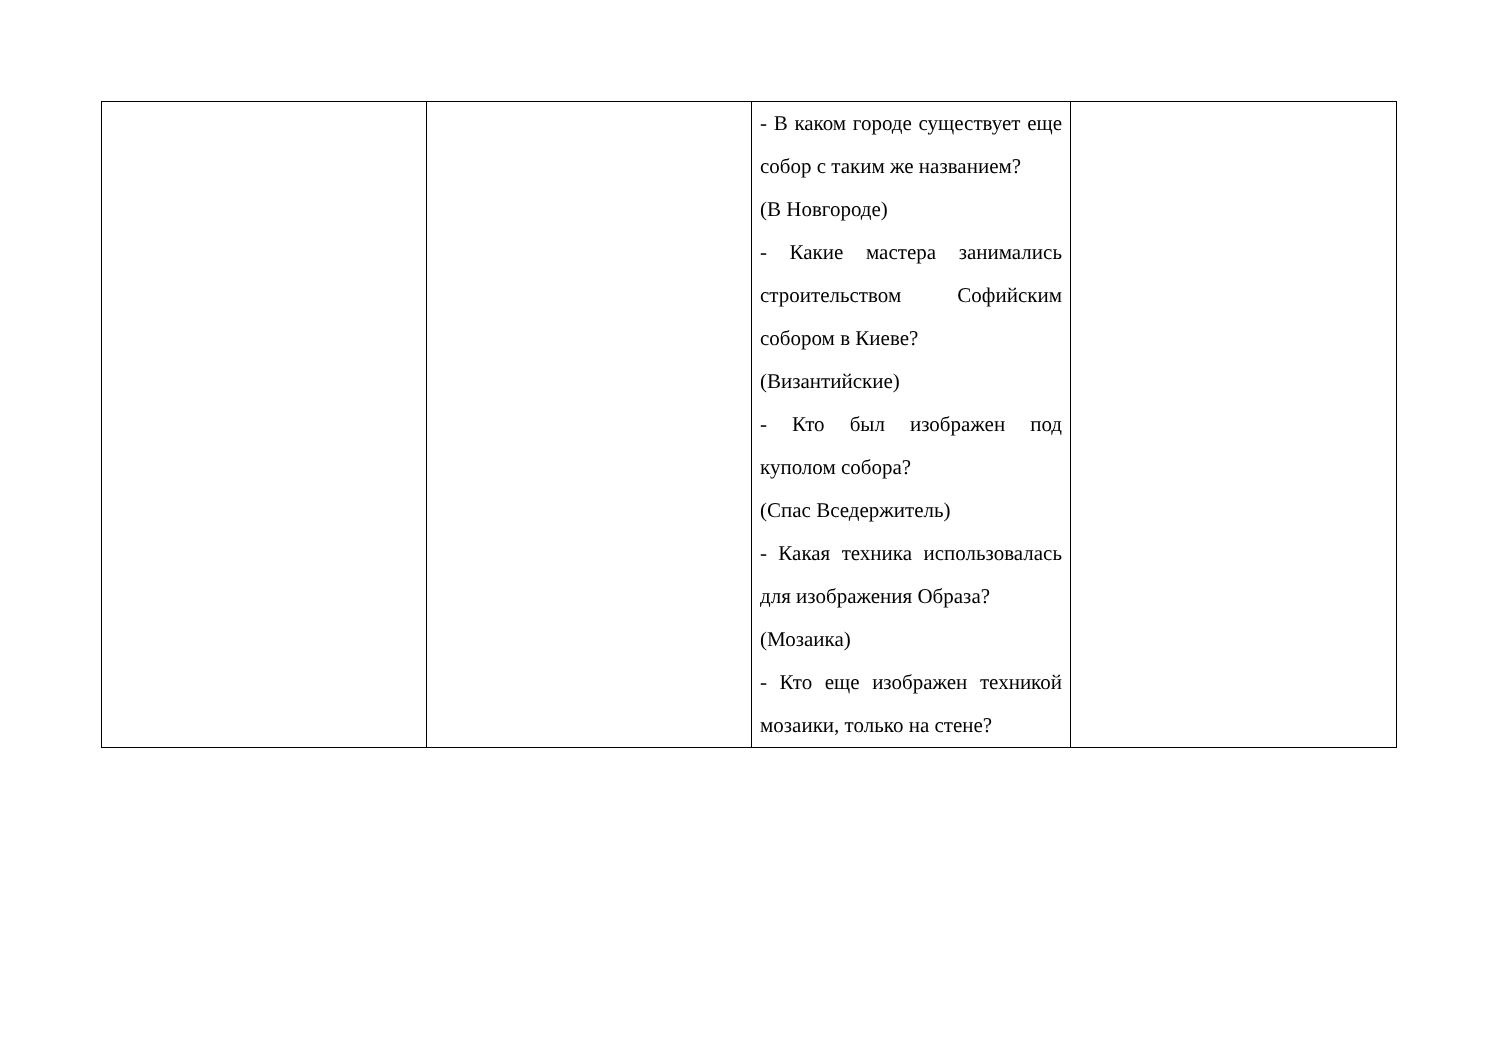| | | - В каком городе существует еще собор с таким же названием? (В Новгороде) - Какие мастера занимались строительством Софийским собором в Киеве? (Византийские) - Кто был изображен под куполом собора? (Спас Вседержитель) - Какая техника использовалась для изображения Образа? (Мозаика) - Кто еще изображен техникой мозаики, только на стене? | |